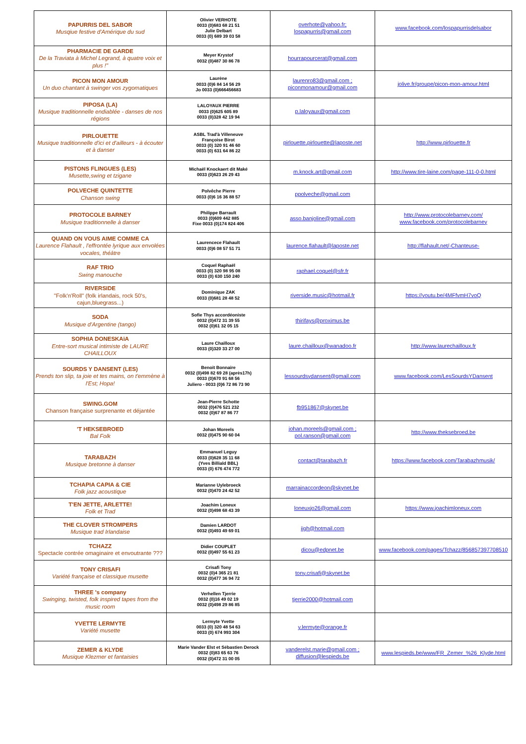| PAPURRIS DEL SABOR Musqiue festive d'Amérique du sud | Olivier VERHOTE 0033 (0)683 68 21 51 Julie Delbart 0033 (0) 689 39 03 58 | overhote@yahoo.fr; lospapurris@gmail.com | www.facebook.com/lospapurrisdelsabor |
| PHARMACIE DE GARDE De la Traviata à Michel Legrand, à quatre voix et plus !" | Meyer Krystof 0032 (0)487 30 86 78 | hourrapourcerat@gmail.com | |
| PICON MON AMOUR Un duo chantant à swinger vos zygomatiques | Laurène 0033 (0)6 84 14 56 29 Jo 0033 (0)666456683 | laurenro83@gmail.com ; piconmonamour@gmail.com | jolive.fr/groupe/picon-mon-amour.html |
| PIPOSA (LA) Musique traditionnelle endiablée - danses de nos régions | LALOYAUX PIERRE 0033 (0)625 605 89 0033 (0)328 42 19 94 | p.laloyaux@gmail.com | |
| PIRLOUETTE Musique traditionnelle d'ici et d'ailleurs - à écouter et à danser | ASBL Trad'à Villeneuve Françoise Birot 0033 (0) 320 91 46 60 0033 (0) 631 64 86 22 | pirlouette.pirlouette@laposte.net | http://www.pirlouette.fr |
| PISTONS FLINGUES (LES) Musette,swing et tzigane | Michaël Knockaert dit Maké 0033 (0)623 26 29 43 | m.knock.art@gmail.com | http://www.tire-laine.com/page-111-0-0.html |
| POLVECHE QUINTETTE Chanson swing | Polvêche Pierre 0033 (0)6 16 36 88 57 | ppolveche@gmail.com | |
| PROTOCOLE BARNEY Musique traditionnelle à danser | Philippe Barrault 0033 (0)609 442 885 Fixe 0033 (0)174 824 406 | asso.banjoline@gmail.com | http://www.protocolebarney.com/ www.facebook.com/protocolebarney |
| QUAND ON VOUS AIME COMME CA Laurence Flahault , l'effrontée lyrique aux envolées vocales, théâtre | Laurencece Flahault 0033 (0)6 08 57 51 71 | laurence.flahault@laposte.net | http://flahault.net/-Chanteuse- |
| RAF TRIO Swing manouche | Coquel Raphaël 0033 (0) 320 98 95 08 0033 (0) 630 150 240 | raphael.coquel@sfr.fr | |
| RIVERSIDE "Folk'n'Roll" (folk irlandais, rock 50's, cajun,bluegrass...) | Dominique ZAK 0033 (0)681 28 48 52 | riverside.music@hotmail.fr | https://youtu.be/4MFfvmH7voQ |
| SODA Musique d'Argentine (tango) | Sofie Thys accordéoniste 0032 (0)472 31 39 55 0032 (0)61 32 05 15 | thirifays@proximus.be | |
| SOPHIA DONESKAïA Entre-sort musical intimiste de LAURE CHAILLOUX | Laure Chailloux 0033 (0)320 33 27 00 | laure.chailloux@wanadoo.fr | http://www.laurechailloux.fr |
| SOURDS Y DANSENT (LES) Prends ton slip, ta joie et tes mains, on t'emmène à l'Est; Hopa! | Benoit Bonnaire 0032 (0)498 82 69 28 (après17h) 0033 (0)670 91 68 56 Juliero - 0033 (0)6 72 86 73 90 | lessourdsydansent@gmail.com | www.facebook.com/LesSourdsYDansent |
| SWING.GOM Chanson française surprenante et déjantée | Jean-Pierre Schotte 0032 (0)476 521 232 0032 (0)67 87 86 77 | fb951867@skynet.be | |
| 'T HEKSEBROED Bal Folk | Johan Moreels 0032 (0)475 90 60 04 | johan.moreels@gmail.com ; pol.ranson@gmail.com | http://www.theksebroed.be |
| TARABAZH Musique bretonne à danser | Emmanuel Leguy 0033 (0)628 35 11 68 (Yves Billiald BBL) 0033 (0) 676 474 772 | contact@tarabazh.fr | https://www.facebook.com/Tarabazhmusik/ |
| TCHAPIA CAPIA & CIE Folk jazz acoustique | Marianne Uylebroeck 0032 (0)470 24 42 52 | marrainaccordeon@skynet.be | |
| T'EN JETTE, ARLETTE! Folk et Trad | Joachim Loneux 0032 (0)498 68 43 39 | loneuxjo26@gmail.com | https://www.joachimloneux.com |
| THE CLOVER STROMPERS Musique trad Irlandaise | Damien LARDOT 0032 (0)493 49 69 01 | iigh@hotmail.com | |
| TCHAZZ Spectacle contrée omaginaire et envoutrante ??? | Didier COUPLET 0032 (0)497 55 61 23 | dicou@edpnet.be | www.facebook.com/pages/Tchazz/856857397708510 |
| TONY CRISAFI Variété française et classique musette | Crisafi Tony 0032 (0)4 365 21 81 0032 (0)477 36 94 72 | tony.crisafi@skynet.be | |
| THREE 's company Swinging, twisted, folk inspired tapes from the music room | Verhellen Tjerrie 0032 (0)16 49 02 19 0032 (0)498 29 86 85 | tjerrie2000@hotmail.com | |
| YVETTE LERMYTE Variété musette | Lermyte Yvette 0033 (0) 320 48 54 63 0033 (0) 674 993 304 | y.lermyte@orange.fr | |
| ZEMER & KLYDE Musique Klezmer et fantaisies | Marie Vander Elst et Sébastien Derock 0032 (0)83 65 63 76 0032 (0)472 31 00 05 | vanderelst.marie@gmail.com ; diffusion@lespieds.be | www.lespieds.be/www/FR_Zemer_%26_Klyde.html |